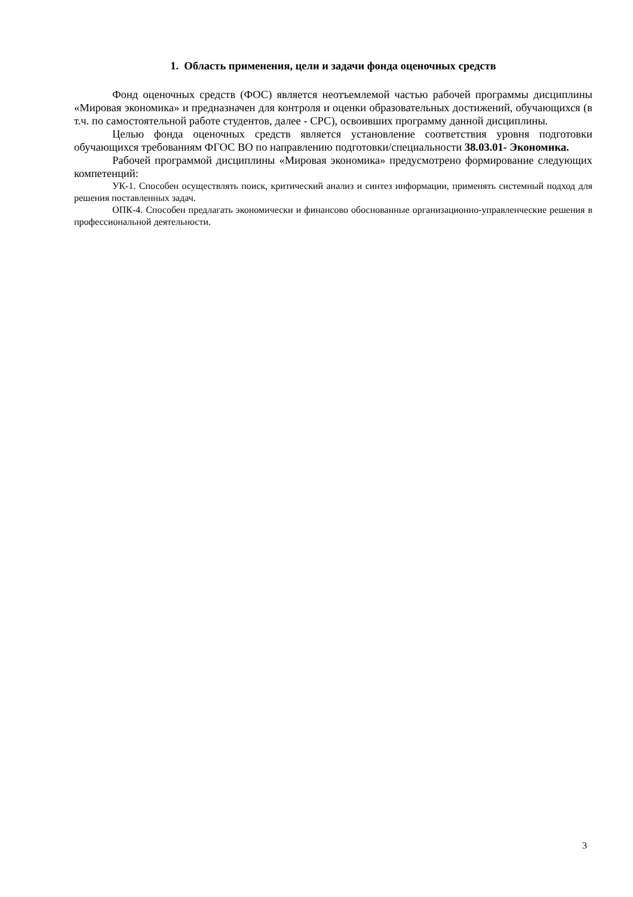1. Область применения, цели и задачи фонда оценочных средств
Фонд оценочных средств (ФОС) является неотъемлемой частью рабочей программы дисциплины «Мировая экономика» и предназначен для контроля и оценки образовательных достижений, обучающихся (в т.ч. по самостоятельной работе студентов, далее - СРС), освоивших программу данной дисциплины.
Целью фонда оценочных средств является установление соответствия уровня подготовки обучающихся требованиям ФГОС ВО по направлению подготовки/специальности 38.03.01- Экономика.
Рабочей программой дисциплины «Мировая экономика» предусмотрено формирование следующих компетенций:
УК-1. Способен осуществлять поиск, критический анализ и синтез информации, применять системный подход для решения поставленных задач.
ОПК-4. Способен предлагать экономически и финансово обоснованные организационно-управленческие решения в профессиональной деятельности.
3